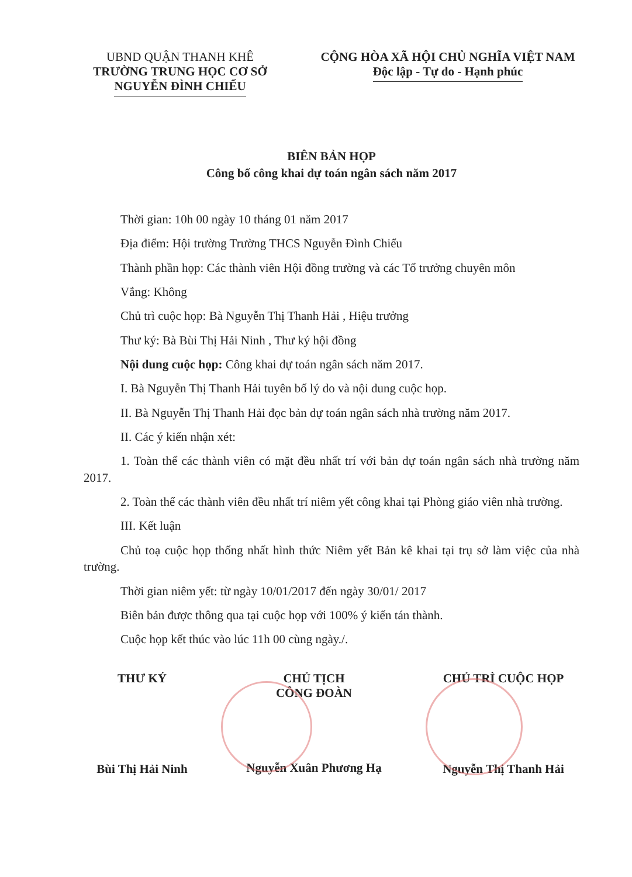UBND QUẬN THANH KHÊ
TRƯỜNG TRUNG HỌC CƠ SỞ
NGUYỄN ĐÌNH CHIỂU
CỘNG HÒA XÃ HỘI CHỦ NGHĨA VIỆT NAM
Độc lập - Tự do - Hạnh phúc
BIÊN BẢN HỌP
Công bố công khai dự toán ngân sách năm 2017
Thời gian: 10h 00 ngày 10 tháng 01 năm 2017
Địa điểm: Hội trường Trường THCS Nguyễn Đình Chiểu
Thành phần họp: Các thành viên Hội đồng trường và các Tổ trưởng chuyên môn
Vắng: Không
Chủ trì cuộc họp: Bà Nguyễn Thị Thanh Hải , Hiệu trưởng
Thư ký: Bà Bùi Thị Hải Ninh , Thư ký hội đồng
Nội dung cuộc họp: Công khai dự toán ngân sách năm 2017.
I. Bà Nguyễn Thị Thanh Hải tuyên bố lý do và nội dung cuộc họp.
II. Bà Nguyễn Thị Thanh Hải đọc bản dự toán ngân sách nhà trường năm 2017.
II. Các ý kiến nhận xét:
1. Toàn thể các thành viên có mặt đều nhất trí với bản dự toán ngân sách nhà trường năm 2017.
2. Toàn thể các thành viên đều nhất trí niêm yết công khai tại Phòng giáo viên nhà trường.
III. Kết luận
Chủ toạ cuộc họp thống nhất hình thức Niêm yết Bản kê khai tại trụ sở làm việc của nhà trường.
Thời gian niêm yết: từ ngày 10/01/2017 đến ngày 30/01/ 2017
Biên bản được thông qua tại cuộc họp với 100% ý kiến tán thành.
Cuộc họp kết thúc vào lúc 11h 00 cùng ngày./.
THƯ KÝ
Bùi Thị Hải Ninh
CHỦ TỊCH
CÔNG ĐOÀN
Nguyễn Xuân Phương Hạ
CHỦ TRÌ CUỘC HỌP
Nguyễn Thị Thanh Hải